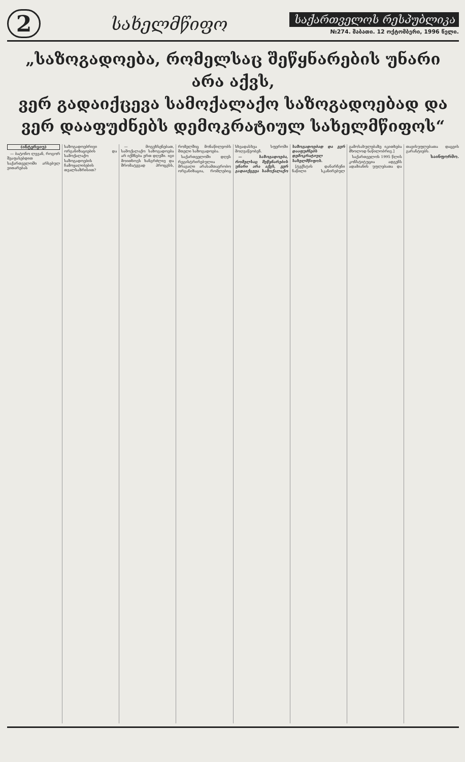2
სახელმწიფო
საქართველოს რესპუბლიკა
№274. შაბათი. 12 ოქტომბერი, 1996 წელი.
„საზოგადოება, რომელსაც შეწყნარების უნარი არა აქვს,
ვერ გადაიქცევა სამოქალაქო საზოგადოებად და
ვერ დააფუძნებს დემოკრატიულ სახელმწიფოს“
(ინტერვიუ)
— ბატონო ლევან, როგორ შეაფასებდით საქართველოში არსებულ ვითარებას საზოგადოებრივი ორგანიზაციების და სამოქალაქო საზოგადოების ჩამოყალიბების თვალსაზრისით?
— მოგეხსენებათ, სამოქალაქო საზოგადოება არ იქმნება ერთ დღეში. იგი მოითხოვს ხანგრძლივ და შრომატევად პროცესს, რომელშიც მონაწილეობს მთელი საზოგადოება.
საქართველოში დღეს რეგისტრირებულია მრავალი არასამთავრობო ორგანიზაცია, რომლებიც სხვადასხვა სფეროში მოღვაწეობენ.
— საზოგადოება, რომელსაც შეწყნარების უნარი არა აქვს, ვერ გადაიქცევა სამოქალაქო საზოგადოებად და ვერ დააფუძნებს დემოკრატიულ სახელმწიფოს.
[ტექსტის დანარჩენი ნაწილი სკანირებულ გამოსახულებაზე იკითხება მხოლოდ ნაწილობრივ.]
საქართველოს 1995 წლის კონსტიტუცია ადგენს ადამიანის უფლებათა და თავისუფლებათა დაცვის გარანტიებს.
საინფორმო.